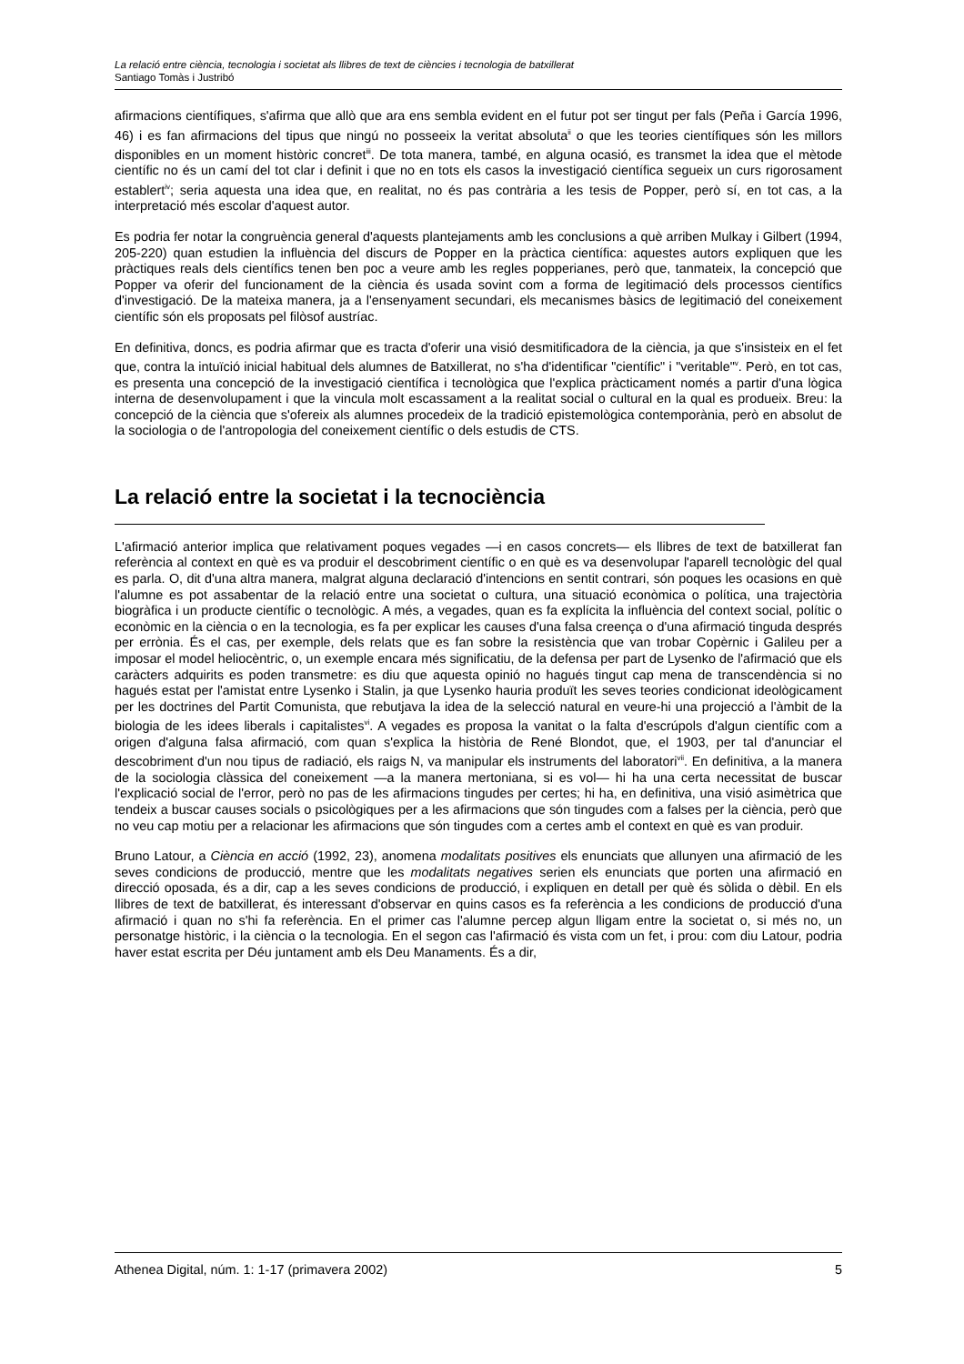La relació entre ciència, tecnologia i societat als llibres de text de ciències i tecnologia de batxillerat
Santiago Tomàs i Justribó
afirmacions científiques, s'afirma que allò que ara ens sembla evident en el futur pot ser tingut per fals (Peña i García 1996, 46) i es fan afirmacions del tipus que ningú no posseeix la veritat absoluta<sup>ii</sup> o que les teories científiques són les millors disponibles en un moment històric concret<sup>iii</sup>. De tota manera, també, en alguna ocasió, es transmet la idea que el mètode científic no és un camí del tot clar i definit i que no en tots els casos la investigació científica segueix un curs rigorosament establert<sup>iv</sup>; seria aquesta una idea que, en realitat, no és pas contrària a les tesis de Popper, però sí, en tot cas, a la interpretació més escolar d'aquest autor.
Es podria fer notar la congruència general d'aquests plantejaments amb les conclusions a què arriben Mulkay i Gilbert (1994, 205-220) quan estudien la influència del discurs de Popper en la pràctica científica: aquestes autors expliquen que les pràctiques reals dels científics tenen ben poc a veure amb les regles popperianes, però que, tanmateix, la concepció que Popper va oferir del funcionament de la ciència és usada sovint com a forma de legitimació dels processos científics d'investigació. De la mateixa manera, ja a l'ensenyament secundari, els mecanismes bàsics de legitimació del coneixement científic són els proposats pel filòsof austríac.
En definitiva, doncs, es podria afirmar que es tracta d'oferir una visió desmitificadora de la ciència, ja que s'insisteix en el fet que, contra la intuïció inicial habitual dels alumnes de Batxillerat, no s'ha d'identificar "científic" i "veritable"<sup>v</sup>. Però, en tot cas, es presenta una concepció de la investigació científica i tecnològica que l'explica pràcticament només a partir d'una lògica interna de desenvolupament i que la vincula molt escassament a la realitat social o cultural en la qual es produeix. Breu: la concepció de la ciència que s'ofereix als alumnes procedeix de la tradició epistemològica contemporània, però en absolut de la sociologia o de l'antropologia del coneixement científic o dels estudis de CTS.
La relació entre la societat i la tecnociència
L'afirmació anterior implica que relativament poques vegades —i en casos concrets— els llibres de text de batxillerat fan referència al context en què es va produir el descobriment científic o en què es va desenvolupar l'aparell tecnològic del qual es parla. O, dit d'una altra manera, malgrat alguna declaració d'intencions en sentit contrari, són poques les ocasions en què l'alumne es pot assabentar de la relació entre una societat o cultura, una situació econòmica o política, una trajectòria biogràfica i un producte científic o tecnològic. A més, a vegades, quan es fa explícita la influència del context social, polític o econòmic en la ciència o en la tecnologia, es fa per explicar les causes d'una falsa creença o d'una afirmació tinguda després per errònia. És el cas, per exemple, dels relats que es fan sobre la resistència que van trobar Copèrnic i Galileu per a imposar el model heliocèntric, o, un exemple encara més significatiu, de la defensa per part de Lysenko de l'afirmació que els caràcters adquirits es poden transmetre: es diu que aquesta opinió no hagués tingut cap mena de transcendència si no hagués estat per l'amistat entre Lysenko i Stalin, ja que Lysenko hauria produït les seves teories condicionat ideològicament per les doctrines del Partit Comunista, que rebutjava la idea de la selecció natural en veure-hi una projecció a l'àmbit de la biologia de les idees liberals i capitalistes<sup>vi</sup>. A vegades es proposa la vanitat o la falta d'escrúpols d'algun científic com a origen d'alguna falsa afirmació, com quan s'explica la història de René Blondot, que, el 1903, per tal d'anunciar el descobriment d'un nou tipus de radiació, els raigs N, va manipular els instruments del laboratori<sup>vii</sup>. En definitiva, a la manera de la sociologia clàssica del coneixement —a la manera mertoniana, si es vol— hi ha una certa necessitat de buscar l'explicació social de l'error, però no pas de les afirmacions tingudes per certes; hi ha, en definitiva, una visió asimètrica que tendeix a buscar causes socials o psicològiques per a les afirmacions que són tingudes com a falses per la ciència, però que no veu cap motiu per a relacionar les afirmacions que són tingudes com a certes amb el context en què es van produir.
Bruno Latour, a Ciència en acció (1992, 23), anomena modalitats positives els enunciats que allunyen una afirmació de les seves condicions de producció, mentre que les modalitats negatives serien els enunciats que porten una afirmació en direcció oposada, és a dir, cap a les seves condicions de producció, i expliquen en detall per què és sòlida o dèbil. En els llibres de text de batxillerat, és interessant d'observar en quins casos es fa referència a les condicions de producció d'una afirmació i quan no s'hi fa referència. En el primer cas l'alumne percep algun lligam entre la societat o, si més no, un personatge històric, i la ciència o la tecnologia. En el segon cas l'afirmació és vista com un fet, i prou: com diu Latour, podria haver estat escrita per Déu juntament amb els Deu Manaments. És a dir,
Athenea Digital, núm. 1: 1-17 (primavera 2002) 5